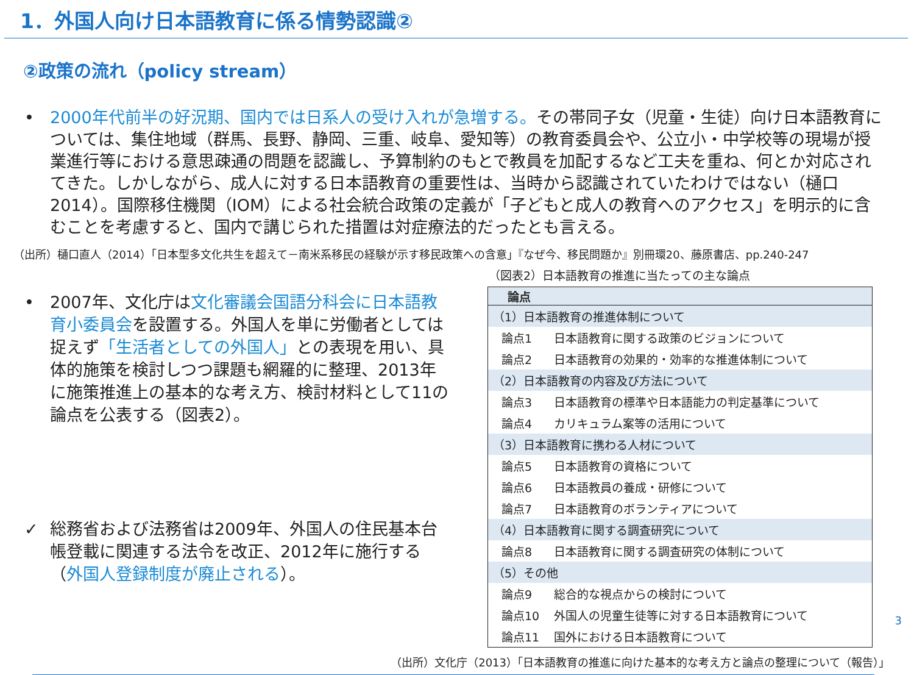1．外国人向け日本語教育に係る情勢認識②
②政策の流れ（policy stream）
• 2000年代前半の好況期、国内では日系人の受け入れが急増する。その帯同子女（児童・生徒）向け日本語教育については、集住地域（群馬、長野、静岡、三重、岐阜、愛知等）の教育委員会や、公立小・中学校等の現場が授業進行等における意思疎通の問題を認識し、予算制約のもとで教員を加配するなど工夫を重ね、何とか対応されてきた。しかしながら、成人に対する日本語教育の重要性は、当時から認識されていたわけではない（樋口2014）。国際移住機関（IOM）による社会統合政策の定義が「子どもと成人の教育へのアクセス」を明示的に含むことを考慮すると、国内で講じられた措置は対症療法的だったとも言える。
（出所）樋口直人（2014）「日本型多文化共生を超えて－南米系移民の経験が示す移民政策への含意」『なぜ今、移民問題か』別冊環20、藤原書店、pp.240-247
• 2007年、文化庁は文化審議会国語分科会に日本語教育小委員会を設置する。外国人を単に労働者としては捉えず「生活者としての外国人」との表現を用い、具体的施策を検討しつつ課題も網羅的に整理、2013年に施策推進上の基本的な考え方、検討材料として11の論点を公表する（図表2）。
✓ 総務省および法務省は2009年、外国人の住民基本台帳登載に関連する法令を改正、2012年に施行する（外国人登録制度が廃止される）。
（図表2）日本語教育の推進に当たっての主な論点
| 論点 | |
| --- | --- |
| （1）日本語教育の推進体制について | |
| 論点1 | 日本語教育に関する政策のビジョンについて |
| 論点2 | 日本語教育の効果的・効率的な推進体制について |
| （2）日本語教育の内容及び方法について | |
| 論点3 | 日本語教育の標準や日本語能力の判定基準について |
| 論点4 | カリキュラム案等の活用について |
| （3）日本語教育に携わる人材について | |
| 論点5 | 日本語教育の資格について |
| 論点6 | 日本語教員の養成・研修について |
| 論点7 | 日本語教育のボランティアについて |
| （4）日本語教育に関する調査研究について | |
| 論点8 | 日本語教育に関する調査研究の体制について |
| （5）その他 | |
| 論点9 | 総合的な視点からの検討について |
| 論点10 | 外国人の児童生徒等に対する日本語教育について |
| 論点11 | 国外における日本語教育について |
（出所）文化庁（2013）「日本語教育の推進に向けた基本的な考え方と論点の整理について（報告）」
3